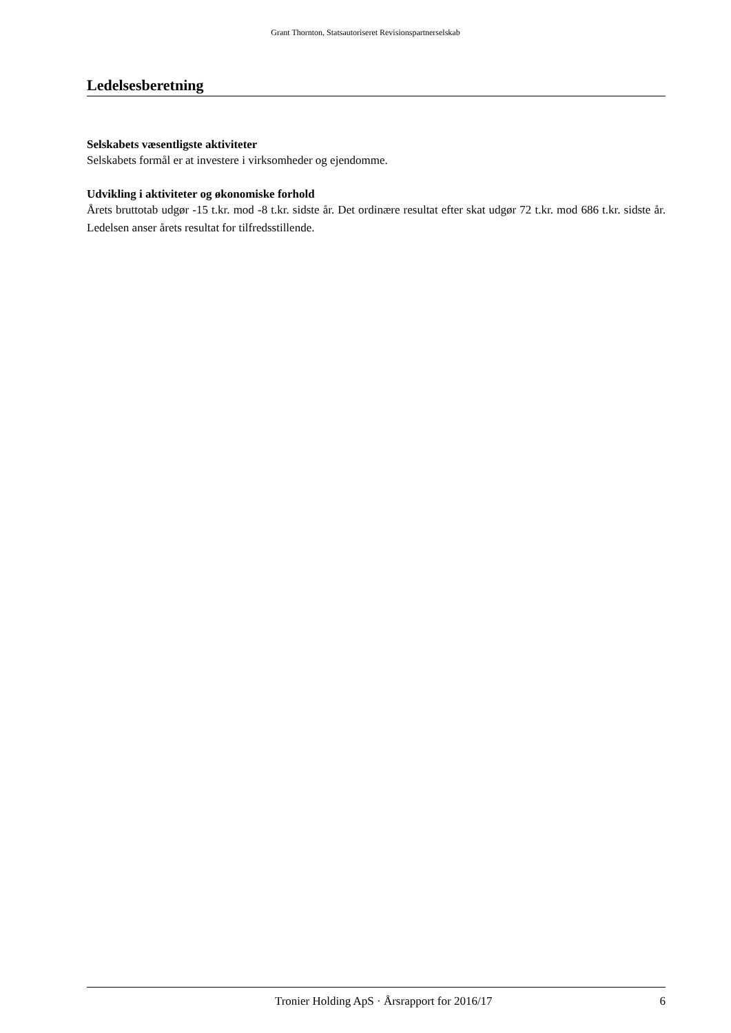Grant Thornton, Statsautoriseret Revisionspartnerselskab
Ledelsesberetning
Selskabets væsentligste aktiviteter
Selskabets formål er at investere i virksomheder og ejendomme.
Udvikling i aktiviteter og økonomiske forhold
Årets bruttotab udgør -15 t.kr. mod -8 t.kr. sidste år. Det ordinære resultat efter skat udgør 72 t.kr. mod 686 t.kr. sidste år. Ledelsen anser årets resultat for tilfredsstillende.
Tronier Holding ApS · Årsrapport for 2016/17 6